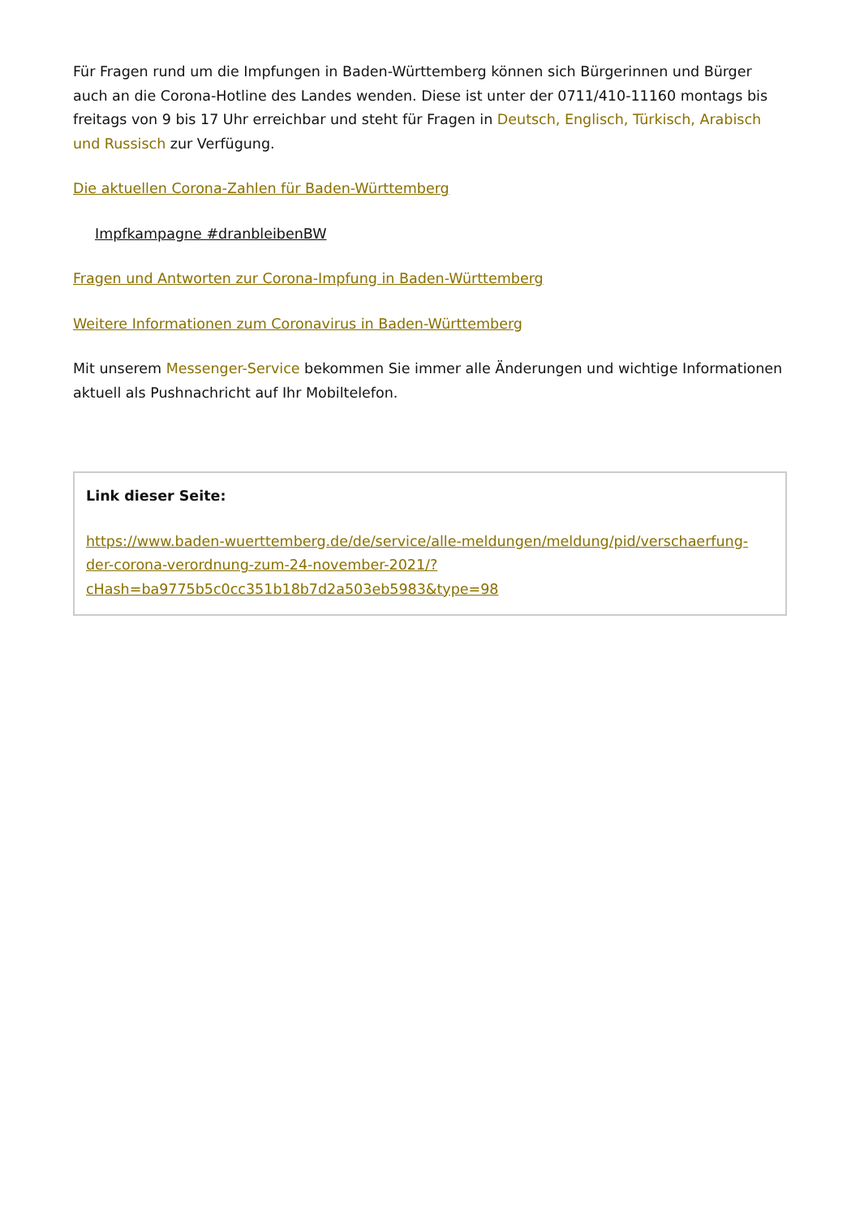Für Fragen rund um die Impfungen in Baden-Württemberg können sich Bürgerinnen und Bürger auch an die Corona-Hotline des Landes wenden. Diese ist unter der 0711/410-11160 montags bis freitags von 9 bis 17 Uhr erreichbar und steht für Fragen in Deutsch, Englisch, Türkisch, Arabisch und Russisch zur Verfügung.
Die aktuellen Corona-Zahlen für Baden-Württemberg
Impfkampagne #dranbleibenBW
Fragen und Antworten zur Corona-Impfung in Baden-Württemberg
Weitere Informationen zum Coronavirus in Baden-Württemberg
Mit unserem Messenger-Service bekommen Sie immer alle Änderungen und wichtige Informationen aktuell als Pushnachricht auf Ihr Mobiltelefon.
Link dieser Seite:
https://www.baden-wuerttemberg.de/de/service/alle-meldungen/meldung/pid/verschaerfung-der-corona-verordnung-zum-24-november-2021/?cHash=ba9775b5c0cc351b18b7d2a503eb5983&type=98